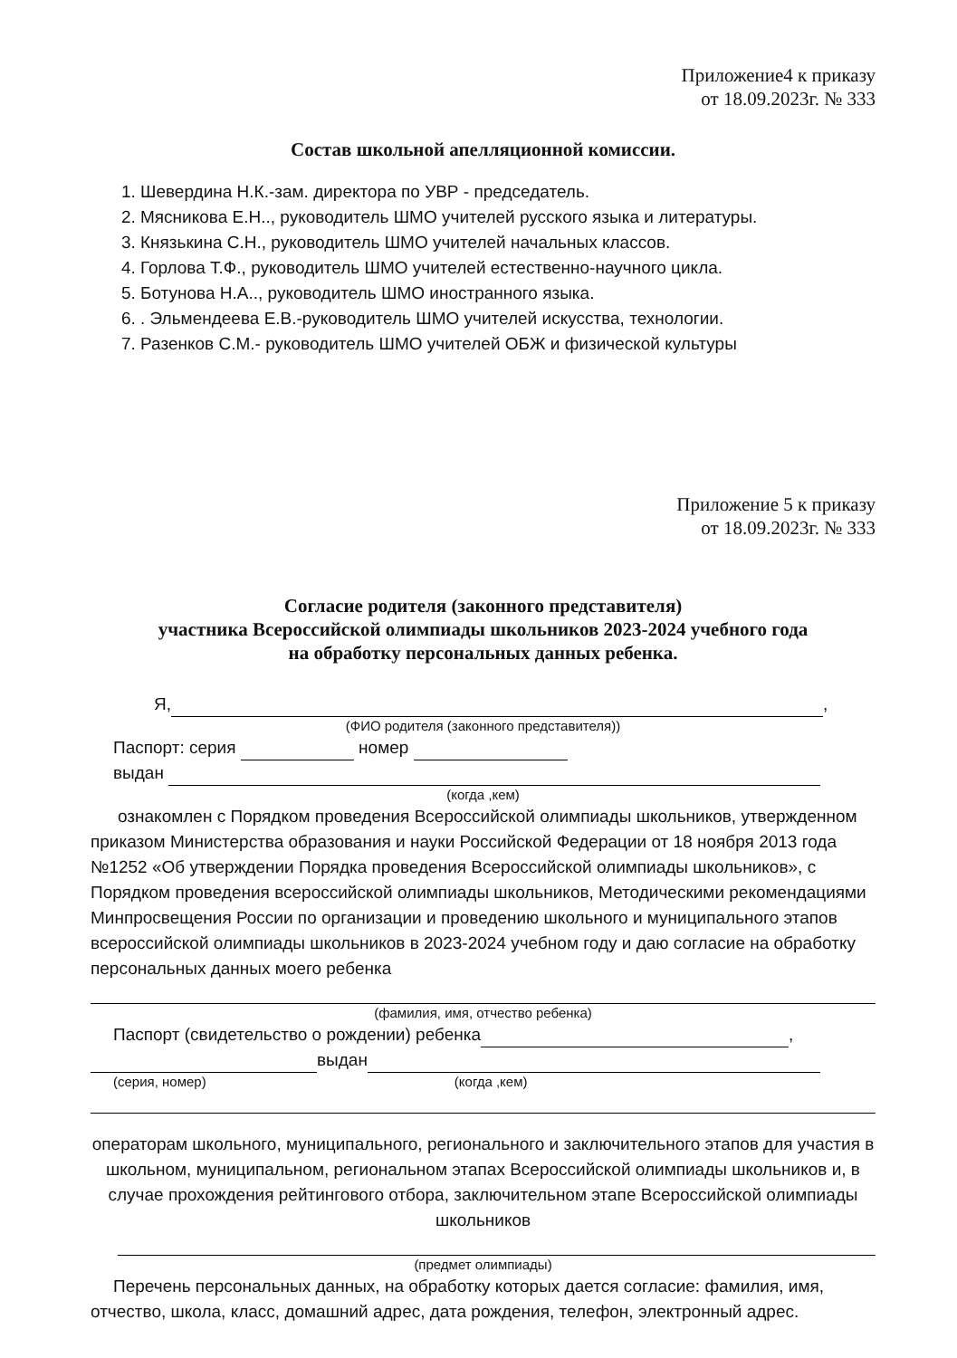Приложение4 к приказу
от 18.09.2023г. № 333
Состав школьной апелляционной комиссии.
1. Шевердина Н.К.-зам. директора по УВР - председатель.
2. Мясникова Е.Н.., руководитель ШМО учителей русского языка и литературы.
3. Князькина С.Н., руководитель ШМО учителей начальных классов.
4. Горлова Т.Ф., руководитель ШМО учителей естественно-научного цикла.
5. Ботунова Н.А.., руководитель ШМО иностранного языка.
6. . Эльмендеева Е.В.-руководитель ШМО учителей искусства, технологии.
7. Разенков С.М.- руководитель ШМО учителей ОБЖ и физической культуры
Приложение 5 к приказу
от 18.09.2023г. № 333
Согласие родителя (законного представителя)
участника Всероссийской олимпиады школьников 2023-2024 учебного года
на обработку персональных данных ребенка.
Я, ,
(ФИО родителя (законного представителя))
Паспорт: серия номер
выдан
(когда ,кем)
ознакомлен с Порядком проведения Всероссийской олимпиады школьников, утвержденном приказом Министерства образования и науки Российской Федерации от 18 ноября 2013 года №1252 «Об утверждении Порядка проведения Всероссийской олимпиады школьников», с Порядком проведения всероссийской олимпиады школьников, Методическими рекомендациями Минпросвещения России по организации и проведению школьного и муниципального этапов всероссийской олимпиады школьников в 2023-2024 учебном году и даю согласие на обработку персональных данных моего ребенка
(фамилия, имя, отчество ребенка)
Паспорт (свидетельство о рождении) ребенка ,
выдан
(серия, номер) (когда ,кем)
операторам школьного, муниципального, регионального и заключительного этапов для участия в школьном, муниципальном, региональном этапах Всероссийской олимпиады школьников и, в случае прохождения рейтингового отбора, заключительном этапе Всероссийской олимпиады школьников
(предмет олимпиады)
Перечень персональных данных, на обработку которых дается согласие: фамилия, имя,
отчество, школа, класс, домашний адрес, дата рождения, телефон, электронный адрес.